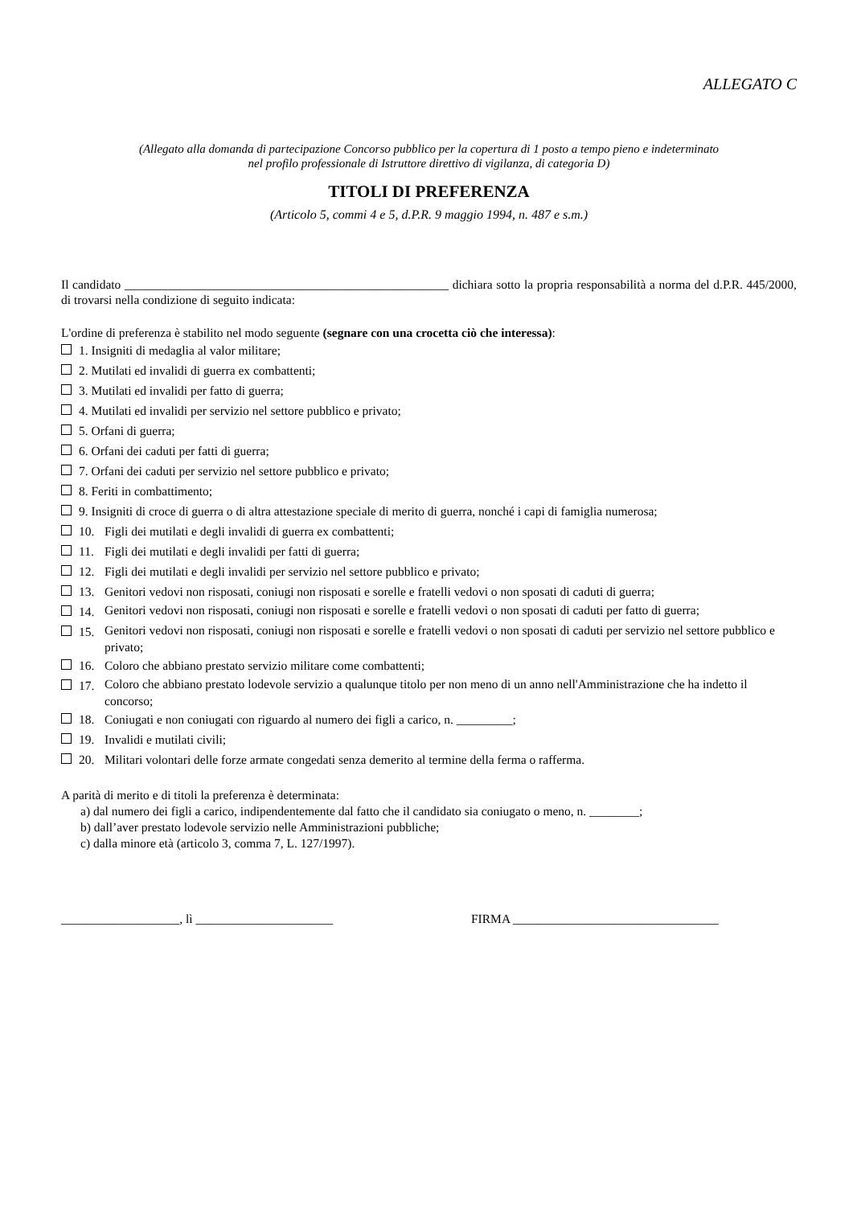ALLEGATO C
(Allegato alla domanda di partecipazione Concorso pubblico per la copertura di 1 posto a tempo pieno e indeterminato
nel profilo professionale di Istruttore direttivo di vigilanza, di categoria D)
TITOLI DI PREFERENZA
(Articolo 5, commi 4 e 5, d.P.R. 9 maggio 1994, n. 487 e s.m.)
Il candidato ____________________________________________________ dichiara sotto la propria responsabilità a norma del d.P.R. 445/2000, di trovarsi nella condizione di seguito indicata:
L'ordine di preferenza è stabilito nel modo seguente (segnare con una crocetta ciò che interessa):
1. Insigniti di medaglia al valor militare;
2. Mutilati ed invalidi di guerra ex combattenti;
3. Mutilati ed invalidi per fatto di guerra;
4. Mutilati ed invalidi per servizio nel settore pubblico e privato;
5. Orfani di guerra;
6. Orfani dei caduti per fatti di guerra;
7. Orfani dei caduti per servizio nel settore pubblico e privato;
8. Feriti in combattimento;
9. Insigniti di croce di guerra o di altra attestazione speciale di merito di guerra, nonché i capi di famiglia numerosa;
10. Figli dei mutilati e degli invalidi di guerra ex combattenti;
11. Figli dei mutilati e degli invalidi per fatti di guerra;
12. Figli dei mutilati e degli invalidi per servizio nel settore pubblico e privato;
13. Genitori vedovi non risposati, coniugi non risposati e sorelle e fratelli vedovi o non sposati di caduti di guerra;
14.
Genitori vedovi non risposati, coniugi non risposati e sorelle e fratelli vedovi o non sposati di caduti per fatto di guerra;
15.
Genitori vedovi non risposati, coniugi non risposati e sorelle e fratelli vedovi o non sposati di caduti per servizio nel settore pubblico e privato;
16. Coloro che abbiano prestato servizio militare come combattenti;
17.
Coloro che abbiano prestato lodevole servizio a qualunque titolo per non meno di un anno nell'Amministrazione che ha indetto il concorso;
18. Coniugati e non coniugati con riguardo al numero dei figli a carico, n. _________;
19. Invalidi e mutilati civili;
20. Militari volontari delle forze armate congedati senza demerito al termine della ferma o rafferma.
A parità di merito e di titoli la preferenza è determinata:
a) dal numero dei figli a carico, indipendentemente dal fatto che il candidato sia coniugato o meno, n. ________;
b) dall’aver prestato lodevole servizio nelle Amministrazioni pubbliche;
c) dalla minore età (articolo 3, comma 7, L. 127/1997).
___________________, lì ______________________ FIRMA _________________________________